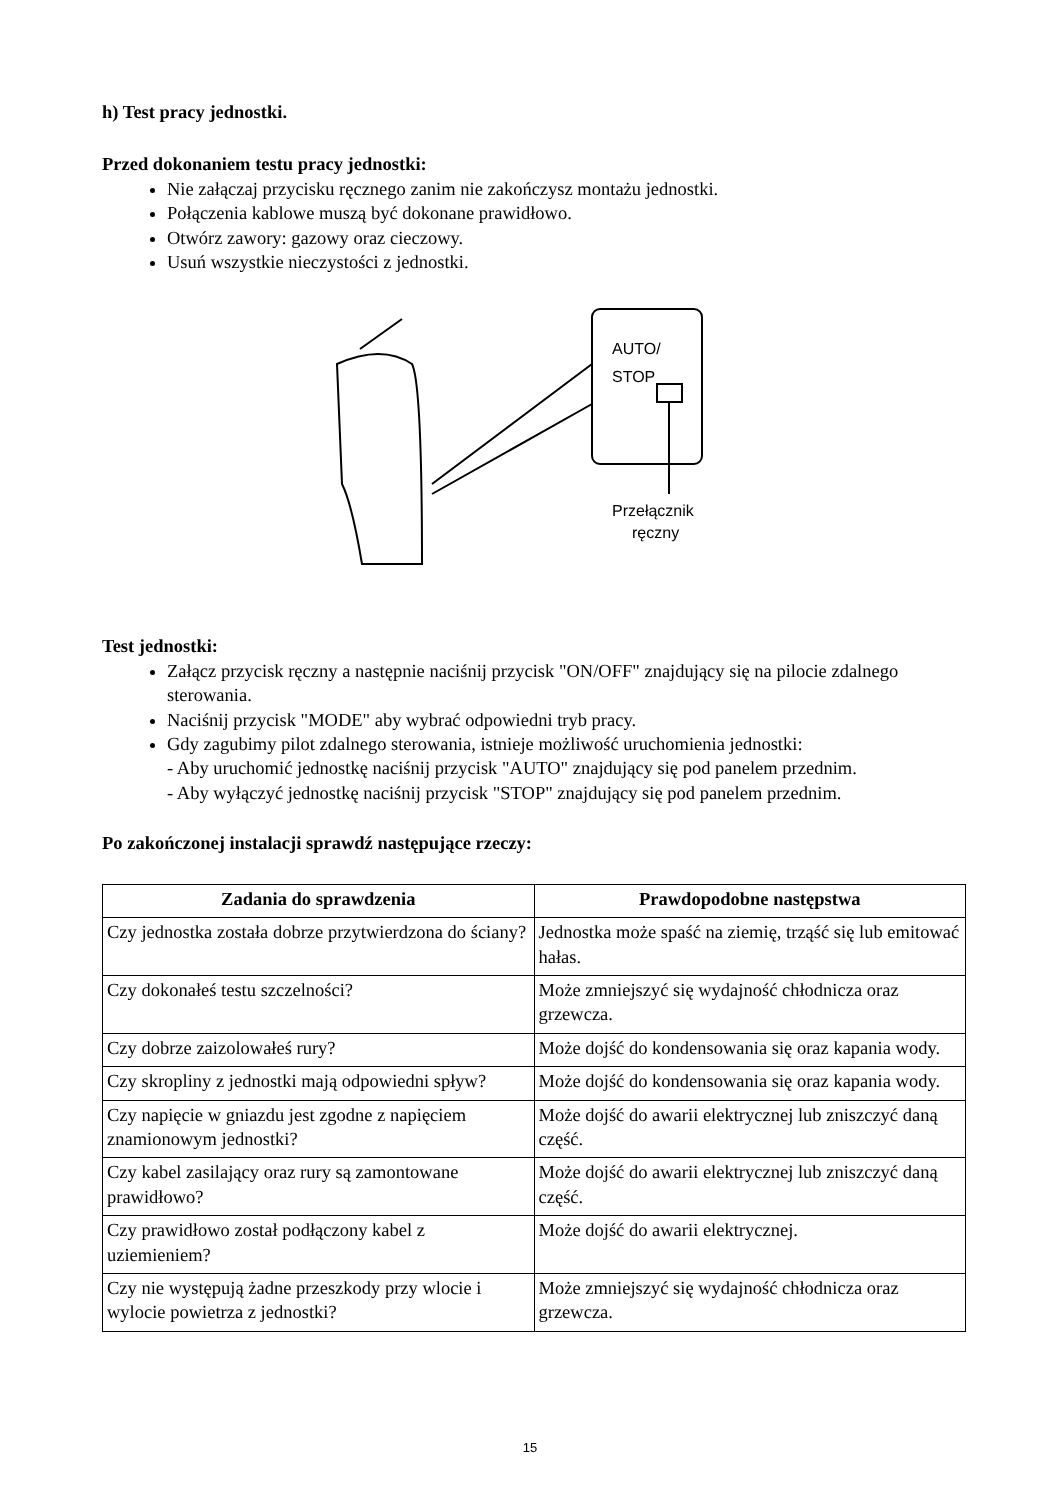h) Test pracy jednostki.
Przed dokonaniem testu pracy jednostki:
Nie załączaj przycisku ręcznego zanim nie zakończysz montażu jednostki.
Połączenia kablowe muszą być dokonane prawidłowo.
Otwórz zawory: gazowy oraz cieczowy.
Usuń wszystkie nieczystości z jednostki.
AUTO/
STOP
Przełącznik
ręczny
Test jednostki:
Załącz przycisk ręczny a następnie naciśnij przycisk "ON/OFF" znajdujący się na pilocie zdalnego sterowania.
Naciśnij przycisk "MODE" aby wybrać odpowiedni tryb pracy.
Gdy zagubimy pilot zdalnego sterowania, istnieje możliwość uruchomienia jednostki:
- Aby uruchomić jednostkę naciśnij przycisk "AUTO" znajdujący się pod panelem przednim.
- Aby wyłączyć jednostkę naciśnij przycisk "STOP" znajdujący się pod panelem przednim.
Po zakończonej instalacji sprawdź następujące rzeczy:
| Zadania do sprawdzenia | Prawdopodobne następstwa |
| --- | --- |
| Czy jednostka została dobrze przytwierdzona do ściany? | Jednostka może spaść na ziemię, trząść się lub emitować hałas. |
| Czy dokonałeś testu szczelności? | Może zmniejszyć się wydajność chłodnicza oraz grzewcza. |
| Czy dobrze zaizolowałeś rury? | Może dojść do kondensowania się oraz kapania wody. |
| Czy skropliny z jednostki mają odpowiedni spływ? | Może dojść do kondensowania się oraz kapania wody. |
| Czy napięcie w gniazdu jest zgodne z napięciem znamionowym jednostki? | Może dojść do awarii elektrycznej lub zniszczyć daną część. |
| Czy kabel zasilający oraz rury są zamontowane prawidłowo? | Może dojść do awarii elektrycznej lub zniszczyć daną część. |
| Czy prawidłowo został podłączony kabel z uziemieniem? | Może dojść do awarii elektrycznej. |
| Czy nie występują żadne przeszkody przy wlocie i wylocie powietrza z jednostki? | Może zmniejszyć się wydajność chłodnicza oraz grzewcza. |
15